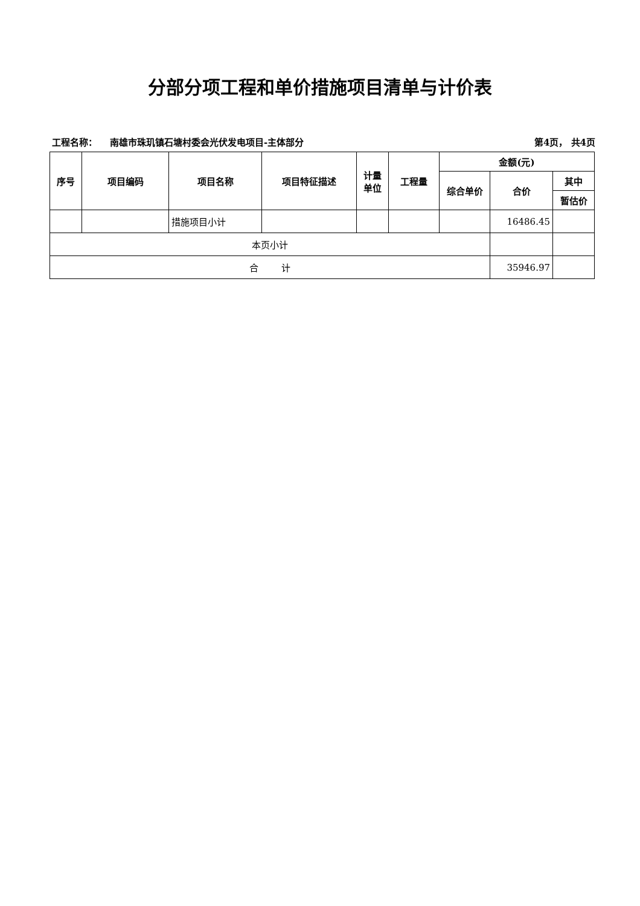分部分项工程和单价措施项目清单与计价表
工程名称： 南雄市珠玑镇石塘村委会光伏发电项目-主体部分 第4页， 共4页
| 序号 | 项目编码 | 项目名称 | 项目特征描述 | 计量 单位 | 工程量 | 金额(元) | | |
| --- | --- | --- | --- | --- | --- | --- | --- | --- |
| | | | | | | 综合单价 | 合价 | 其中 |
| | | | | | | | | 暂估价 |
| | | 措施项目小计 | | | | | 16486.45 | |
| 本页小计 | | | | | | | | |
| 合 计 | | | | | | | 35946.97 | |